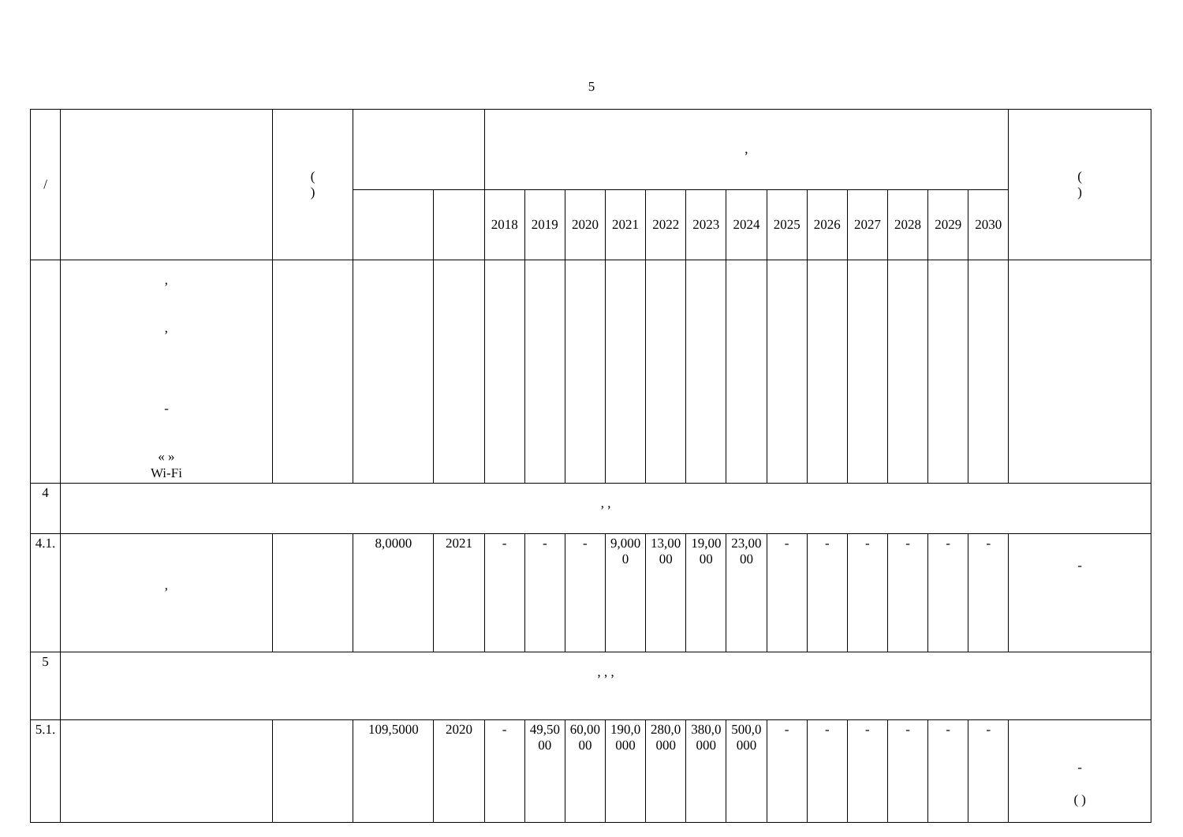5
| / | | ( ) | | | , | | | | | | | | | | | | | ( ) |
| | | | | | 2018 | 2019 | 2020 | 2021 | 2022 | 2023 | 2024 | 2025 | 2026 | 2027 | 2028 | 2029 | 2030 | |
| | , , - « » Wi-Fi | | | | | | | | | | | | | | | | | |
| 4 | , , | | | | | | | | | | | | | | | | | |
| 4.1. | , | | 8,0000 | 2021 | - | - | - | 9,000 0 | 13,00 00 | 19,00 00 | 23,00 00 | - | - | - | - | - | - | - |
| 5 | , , , | | | | | | | | | | | | | | | | | |
| 5.1. | | | 109,5000 | 2020 | - | 49,50 00 | 60,00 00 | 190,0 000 | 280,0 000 | 380,0 000 | 500,0 000 | - | - | - | - | - | - | - ( ) |